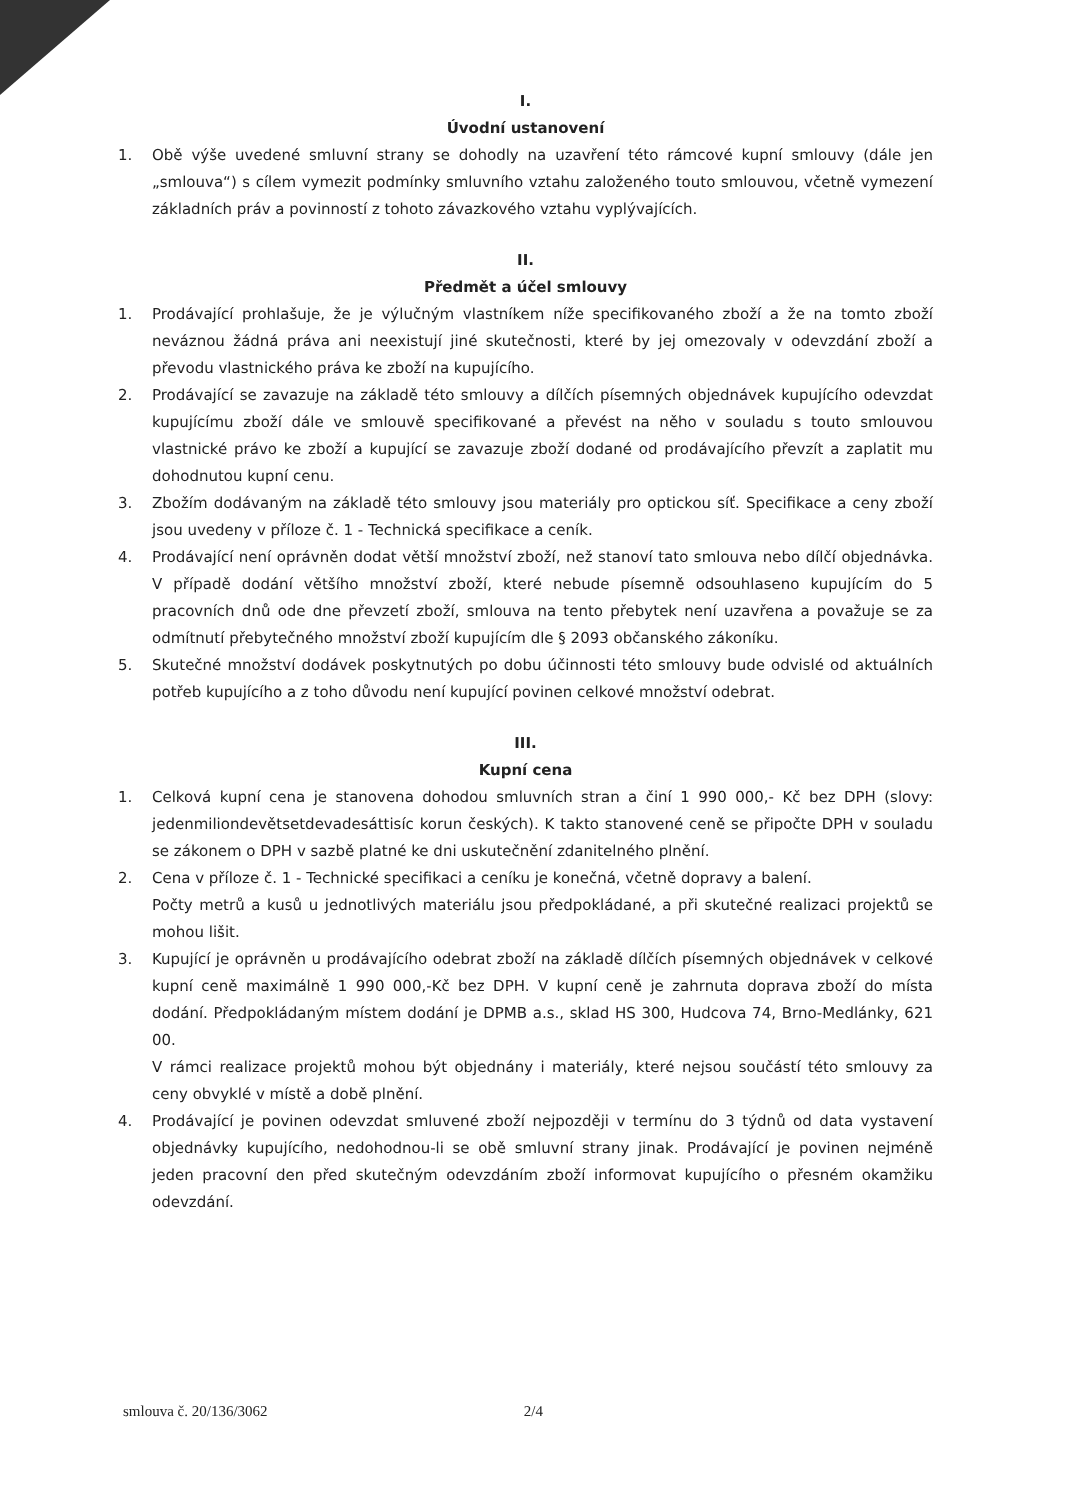I.
Úvodní ustanovení
1. Obě výše uvedené smluvní strany se dohodly na uzavření této rámcové kupní smlouvy (dále jen „smlouva“) s cílem vymezit podmínky smluvního vztahu založeného touto smlouvou, včetně vymezení základních práv a povinností z tohoto závazkového vztahu vyplývajících.
II.
Předmět a účel smlouvy
1. Prodávající prohlašuje, že je výlučným vlastníkem níže specifikovaného zboží a že na tomto zboží neváznou žádná práva ani neexistují jiné skutečnosti, které by jej omezovaly v odevzdání zboží a převodu vlastnického práva ke zboží na kupujícího.
2. Prodávající se zavazuje na základě této smlouvy a dílčích písemných objednávek kupujícího odevzdat kupujícímu zboží dále ve smlouvě specifikované a převést na něho v souladu s touto smlouvou vlastnické právo ke zboží a kupující se zavazuje zboží dodané od prodávajícího převzít a zaplatit mu dohodnutou kupní cenu.
3. Zbožím dodávaným na základě této smlouvy jsou materiály pro optickou síť. Specifikace a ceny zboží jsou uvedeny v příloze č. 1 - Technická specifikace a ceník.
4. Prodávající není oprávněn dodat větší množství zboží, než stanoví tato smlouva nebo dílčí objednávka. V případě dodání většího množství zboží, které nebude písemně odsouhlaseno kupujícím do 5 pracovních dnů ode dne převzetí zboží, smlouva na tento přebytek není uzavřena a považuje se za odmítnutí přebytečného množství zboží kupujícím dle § 2093 občanského zákoníku.
5. Skutečné množství dodávek poskytnutých po dobu účinnosti této smlouvy bude odvislé od aktuálních potřeb kupujícího a z toho důvodu není kupující povinen celkové množství odebrat.
III.
Kupní cena
1. Celková kupní cena je stanovena dohodou smluvních stran a činí 1 990 000,- Kč bez DPH (slovy: jedenmiliondevětsetdevadesáttisíc korun českých). K takto stanovené ceně se připočte DPH v souladu se zákonem o DPH v sazbě platné ke dni uskutečnění zdanitelného plnění.
2. Cena v příloze č. 1 - Technické specifikaci a ceníku je konečná, včetně dopravy a balení.
Počty metrů a kusů u jednotlivých materiálu jsou předpokládané, a při skutečné realizaci projektů se mohou lišit.
3. Kupující je oprávněn u prodávajícího odebrat zboží na základě dílčích písemných objednávek v celkové kupní ceně maximálně 1 990 000,-Kč bez DPH. V kupní ceně je zahrnuta doprava zboží do místa dodání. Předpokládaným místem dodání je DPMB a.s., sklad HS 300, Hudcova 74, Brno-Medlánky, 621 00.
V rámci realizace projektů mohou být objednány i materiály, které nejsou součástí této smlouvy za ceny obvyklé v místě a době plnění.
4. Prodávající je povinen odevzdat smluvené zboží nejpozději v termínu do 3 týdnů od data vystavení objednávky kupujícího, nedohodnou-li se obě smluvní strany jinak. Prodávající je povinen nejméně jeden pracovní den před skutečným odevzdáním zboží informovat kupujícího o přesném okamžiku odevzdání.
smlouva č. 20/136/3062 2/4